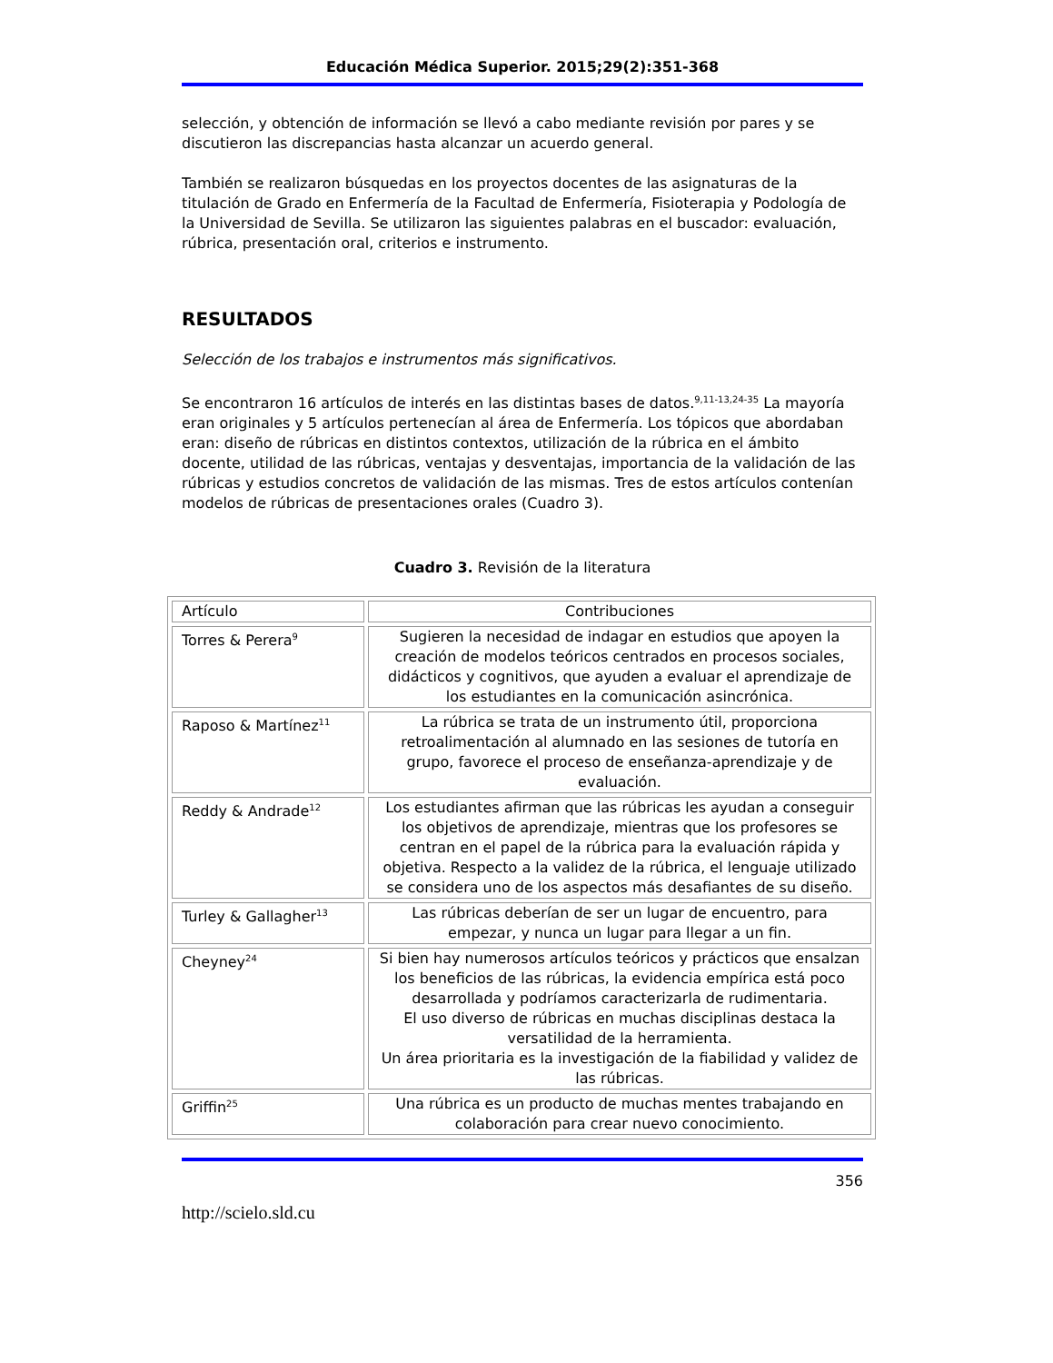Educación Médica Superior. 2015;29(2):351-368
selección, y obtención de información se llevó a cabo mediante revisión por pares y se discutieron las discrepancias hasta alcanzar un acuerdo general.
También se realizaron búsquedas en los proyectos docentes de las asignaturas de la titulación de Grado en Enfermería de la Facultad de Enfermería, Fisioterapia y Podología de la Universidad de Sevilla. Se utilizaron las siguientes palabras en el buscador: evaluación, rúbrica, presentación oral, criterios e instrumento.
RESULTADOS
Selección de los trabajos e instrumentos más significativos.
Se encontraron 16 artículos de interés en las distintas bases de datos.<sup>9,11-13,24-35</sup> La mayoría eran originales y 5 artículos pertenecían al área de Enfermería. Los tópicos que abordaban eran: diseño de rúbricas en distintos contextos, utilización de la rúbrica en el ámbito docente, utilidad de las rúbricas, ventajas y desventajas, importancia de la validación de las rúbricas y estudios concretos de validación de las mismas. Tres de estos artículos contenían modelos de rúbricas de presentaciones orales (Cuadro 3).
Cuadro 3. Revisión de la literatura
| Artículo | Contribuciones |
| Torres & Perera<sup>9</sup> | Sugieren la necesidad de indagar en estudios que apoyen la creación de modelos teóricos centrados en procesos sociales, didácticos y cognitivos, que ayuden a evaluar el aprendizaje de los estudiantes en la comunicación asincrónica. |
| Raposo & Martínez<sup>11</sup> | La rúbrica se trata de un instrumento útil, proporciona retroalimentación al alumnado en las sesiones de tutoría en grupo, favorece el proceso de enseñanza-aprendizaje y de evaluación. |
| Reddy & Andrade<sup>12</sup> | Los estudiantes afirman que las rúbricas les ayudan a conseguir los objetivos de aprendizaje, mientras que los profesores se centran en el papel de la rúbrica para la evaluación rápida y objetiva. Respecto a la validez de la rúbrica, el lenguaje utilizado se considera uno de los aspectos más desafiantes de su diseño. |
| Turley & Gallagher<sup>13</sup> | Las rúbricas deberían de ser un lugar de encuentro, para empezar, y nunca un lugar para llegar a un fin. |
| Cheyney<sup>24</sup> | Si bien hay numerosos artículos teóricos y prácticos que ensalzan los beneficios de las rúbricas, la evidencia empírica está poco desarrollada y podríamos caracterizarla de rudimentaria. El uso diverso de rúbricas en muchas disciplinas destaca la versatilidad de la herramienta. Un área prioritaria es la investigación de la fiabilidad y validez de las rúbricas. |
| Griffin<sup>25</sup> | Una rúbrica es un producto de muchas mentes trabajando en colaboración para crear nuevo conocimiento. |
356
http://scielo.sld.cu